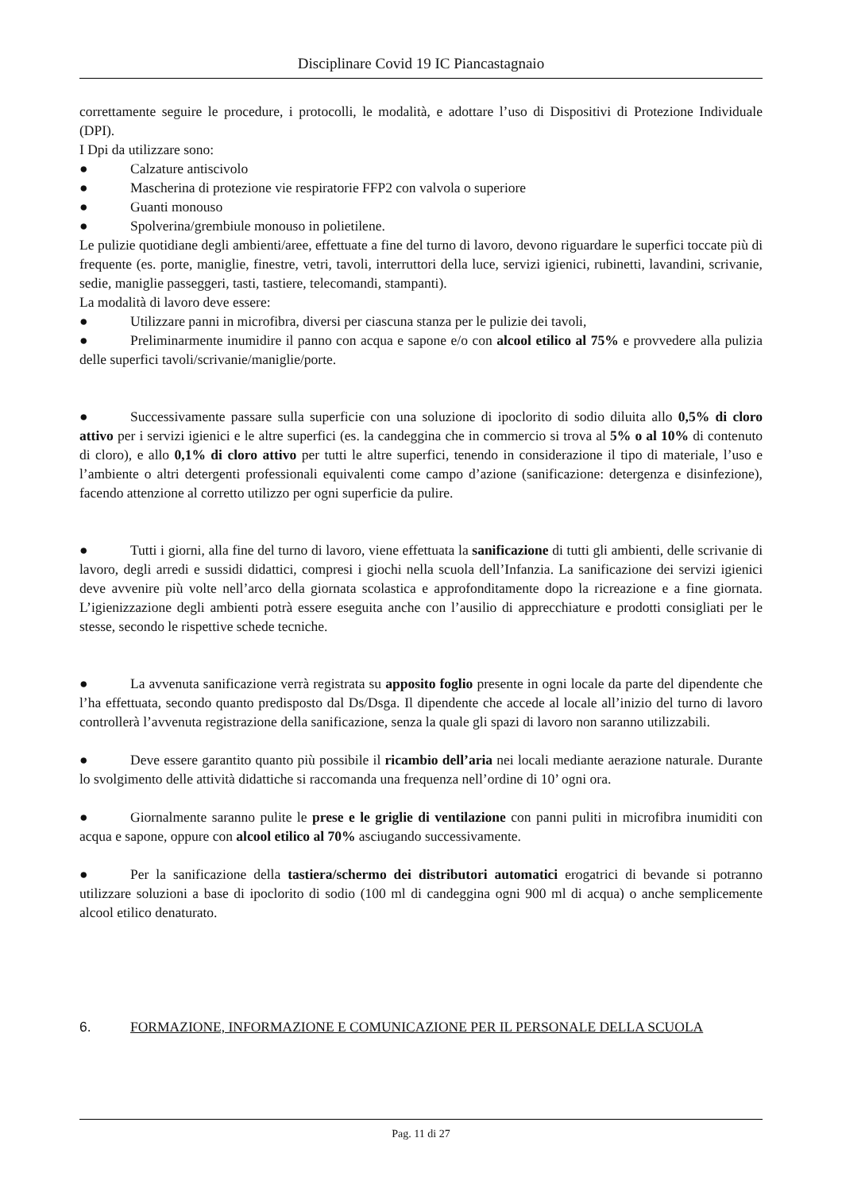Disciplinare Covid 19 IC Piancastagnaio
correttamente seguire le procedure, i protocolli, le modalità, e adottare l’uso di Dispositivi di Protezione Individuale (DPI).
I Dpi da utilizzare sono:
● Calzature antiscivolo
● Mascherina di protezione vie respiratorie FFP2 con valvola o superiore
● Guanti monouso
● Spolverina/grembiule monouso in polietilene.
Le pulizie quotidiane degli ambienti/aree, effettuate a fine del turno di lavoro, devono riguardare le superfici toccate più di frequente (es. porte, maniglie, finestre, vetri, tavoli, interruttori della luce, servizi igienici, rubinetti, lavandini, scrivanie, sedie, maniglie passeggeri, tasti, tastiere, telecomandi, stampanti).
La modalità di lavoro deve essere:
● Utilizzare panni in microfibra, diversi per ciascuna stanza per le pulizie dei tavoli,
● Preliminarmente inumidire il panno con acqua e sapone e/o con alcool etilico al 75% e provvedere alla pulizia delle superfici tavoli/scrivanie/maniglie/porte.
● Successivamente passare sulla superficie con una soluzione di ipoclorito di sodio diluita allo 0,5% di cloro attivo per i servizi igienici e le altre superfici (es. la candeggina che in commercio si trova al 5% o al 10% di contenuto di cloro), e allo 0,1% di cloro attivo per tutti le altre superfici, tenendo in considerazione il tipo di materiale, l’uso e l’ambiente o altri detergenti professionali equivalenti come campo d’azione (sanificazione: detergenza e disinfezione), facendo attenzione al corretto utilizzo per ogni superficie da pulire.
● Tutti i giorni, alla fine del turno di lavoro, viene effettuata la sanificazione di tutti gli ambienti, delle scrivanie di lavoro, degli arredi e sussidi didattici, compresi i giochi nella scuola dell’Infanzia. La sanificazione dei servizi igienici deve avvenire più volte nell’arco della giornata scolastica e approfonditamente dopo la ricreazione e a fine giornata. L’igienizzazione degli ambienti potrà essere eseguita anche con l’ausilio di apprecchiature e prodotti consigliati per le stesse, secondo le rispettive schede tecniche.
● La avvenuta sanificazione verrà registrata su apposito foglio presente in ogni locale da parte del dipendente che l’ha effettuata, secondo quanto predisposto dal Ds/Dsga. Il dipendente che accede al locale all’inizio del turno di lavoro controllerà l’avvenuta registrazione della sanificazione, senza la quale gli spazi di lavoro non saranno utilizzabili.
● Deve essere garantito quanto più possibile il ricambio dell’aria nei locali mediante aerazione naturale. Durante lo svolgimento delle attività didattiche si raccomanda una frequenza nell’ordine di 10’ ogni ora.
● Giornalmente saranno pulite le prese e le griglie di ventilazione con panni puliti in microfibra inumiditi con acqua e sapone, oppure con alcool etilico al 70% asciugando successivamente.
● Per la sanificazione della tastiera/schermo dei distributori automatici erogatrici di bevande si potranno utilizzare soluzioni a base di ipoclorito di sodio (100 ml di candeggina ogni 900 ml di acqua) o anche semplicemente alcool etilico denaturato.
6. FORMAZIONE, INFORMAZIONE E COMUNICAZIONE PER IL PERSONALE DELLA SCUOLA
Pag. 11 di 27